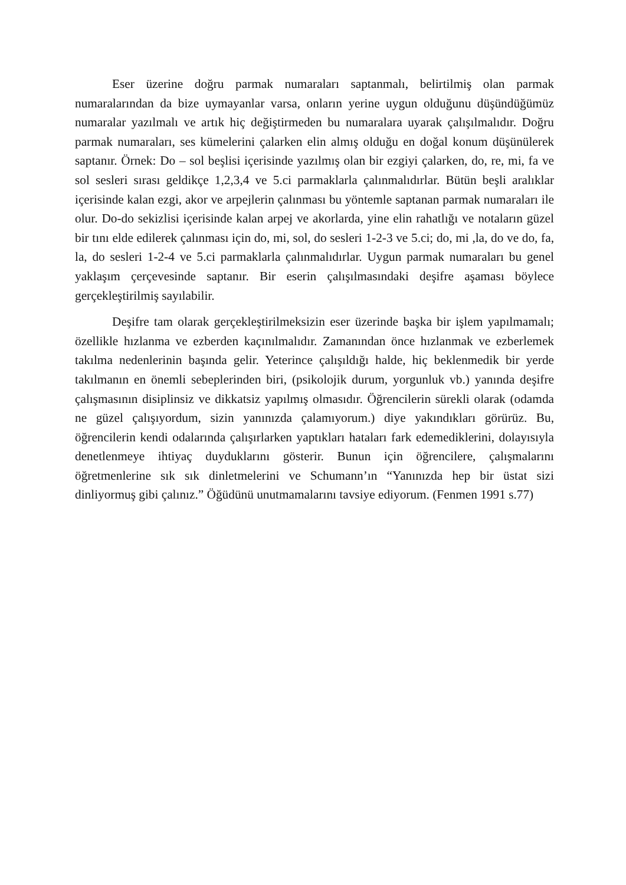Eser üzerine doğru parmak numaraları saptanmalı, belirtilmiş olan parmak numaralarından da bize uymayanlar varsa, onların yerine uygun olduğunu düşündüğümüz numaralar yazılmalı ve artık hiç değiştirmeden bu numaralara uyarak çalışılmalıdır. Doğru parmak numaraları, ses kümelerini çalarken elin almış olduğu en doğal konum düşünülerek saptanır. Örnek: Do – sol beşlisi içerisinde yazılmış olan bir ezgiyi çalarken, do, re, mi, fa ve sol sesleri sırası geldikçe 1,2,3,4 ve 5.ci parmaklarla çalınmalıdırlar. Bütün beşli aralıklar içerisinde kalan ezgi, akor ve arpejlerin çalınması bu yöntemle saptanan parmak numaraları ile olur. Do-do sekizlisi içerisinde kalan arpej ve akorlarda, yine elin rahatlığı ve notaların güzel bir tını elde edilerek çalınması için do, mi, sol, do sesleri 1-2-3 ve 5.ci; do, mi ,la, do ve do, fa, la, do sesleri 1-2-4 ve 5.ci parmaklarla çalınmalıdırlar. Uygun parmak numaraları bu genel yaklaşım çerçevesinde saptanır. Bir eserin çalışılmasındaki deşifre aşaması böylece gerçekleştirilmiş sayılabilir.
Deşifre tam olarak gerçekleştirilmeksizin eser üzerinde başka bir işlem yapılmamalı; özellikle hızlanma ve ezberden kaçınılmalıdır. Zamanından önce hızlanmak ve ezberlemek takılma nedenlerinin başında gelir. Yeterince çalışıldığı halde, hiç beklenmedik bir yerde takılmanın en önemli sebeplerinden biri, (psikolojik durum, yorgunluk vb.) yanında deşifre çalışmasının disiplinsiz ve dikkatsiz yapılmış olmasıdır. Öğrencilerin sürekli olarak (odamda ne güzel çalışıyordum, sizin yanınızda çalamıyorum.) diye yakındıkları görürüz. Bu, öğrencilerin kendi odalarında çalışırlarken yaptıkları hataları fark edemediklerini, dolayısıyla denetlenmeye ihtiyaç duyduklarını gösterir. Bunun için öğrencilere, çalışmalarını öğretmenlerine sık sık dinletmelerini ve Schumann’ın “Yanınızda hep bir üstat sizi dinliyormuş gibi çalınız.” Öğüdünü unutmamalarını tavsiye ediyorum. (Fenmen 1991 s.77)